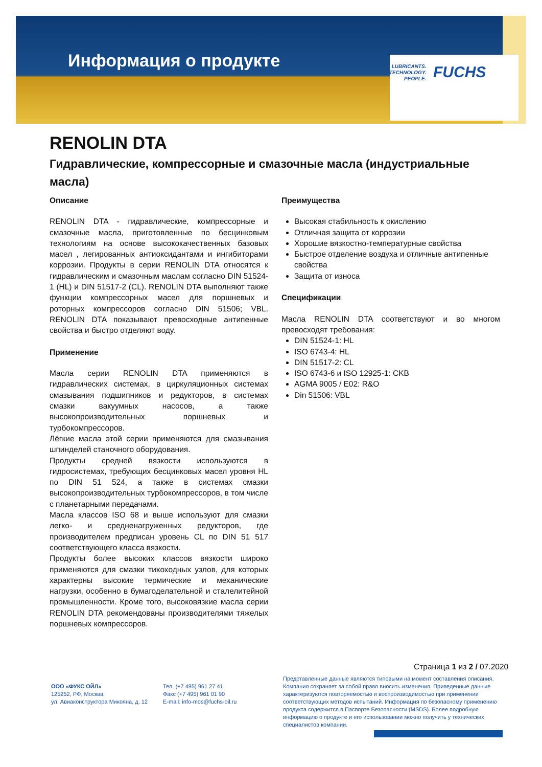Информация о продукте
LUBRICANTS.
TECHNOLOGY.
PEOPLE.
FUCHS
RENOLIN DTA
Гидравлические, компрессорные и смазочные масла (индустриальные масла)
Описание
RENOLIN DTA - гидравлические, компрессорные и смазочные масла, приготовленные по бесцинковым технологиям на основе высококачественных базовых масел , легированных антиоксидантами и ингибиторами коррозии. Продукты в серии RENOLIN DTA относятся к гидравлическим и смазочным маслам согласно DIN 51524-1 (HL) и DIN 51517-2 (CL). RENOLIN DTA выполняют также функции компрессорных масел для поршневых и роторных компрессоров согласно DIN 51506; VBL. RENOLIN DTA показывают превосходные антипенные свойства и быстро отделяют воду.
Применение
Масла серии RENOLIN DTA применяются в гидравлических системах, в циркуляционных системах смазывания подшипников и редукторов, в системах смазки вакуумных насосов, а также высокопроизводительных поршневых и турбокомпрессоров.
Лёгкие масла этой серии применяются для смазывания шпинделей станочного оборудования.
Продукты средней вязкости используются в гидросистемах, требующих бесцинковых масел уровня HL по DIN 51 524, а также в системах смазки высокопроизводительных турбокомпрессоров, в том числе с планетарными передачами.
Масла классов ISO 68 и выше используют для смазки легко- и средненагруженных редукторов, где производителем предписан уровень CL по DIN 51 517 соответствующего класса вязкости.
Продукты более высоких классов вязкости широко применяются для смазки тихоходных узлов, для которых характерны высокие термические и механические нагрузки, особенно в бумагоделательной и сталелитейной промышленности. Кроме того, высоковязкие масла серии RENOLIN DTA рекомендованы производителями тяжелых поршневых компрессоров.
Преимущества
Высокая стабильность к окислению
Отличная защита от коррозии
Хорошие вязкостно-температурные свойства
Быстрое отделение воздуха и отличные антипенные свойства
Защита от износа
Спецификации
Масла RENOLIN DTA соответствуют и во многом превосходят требования:
DIN 51524-1: HL
ISO 6743-4: HL
DIN 51517-2: CL
ISO 6743-6 и ISO 12925-1: CKB
AGMA 9005 / E02: R&O
Din 51506: VBL
Страница 1 из 2 / 07.2020
ООО «ФУКС ОЙЛ»
125252, РФ, Москва,
ул. Авиаконструктора Микояна, д. 12
Тел. (+7 495) 961 27 41
Факс (+7 495) 961 01 90
E-mail: info-mos@fuchs-oil.ru
Представленные данные являются типовыми на момент составления описания. Компания сохраняет за собой право вносить изменения. Приведенные данные характеризуются повторяемостью и воспроизводимостью при применении соответствующих методов испытаний. Информация по безопасному применению продукта содержится в Паспорте Безопасности (MSDS). Более подробную информацию о продукте и его использовании можно получить у технических специалистов компании.